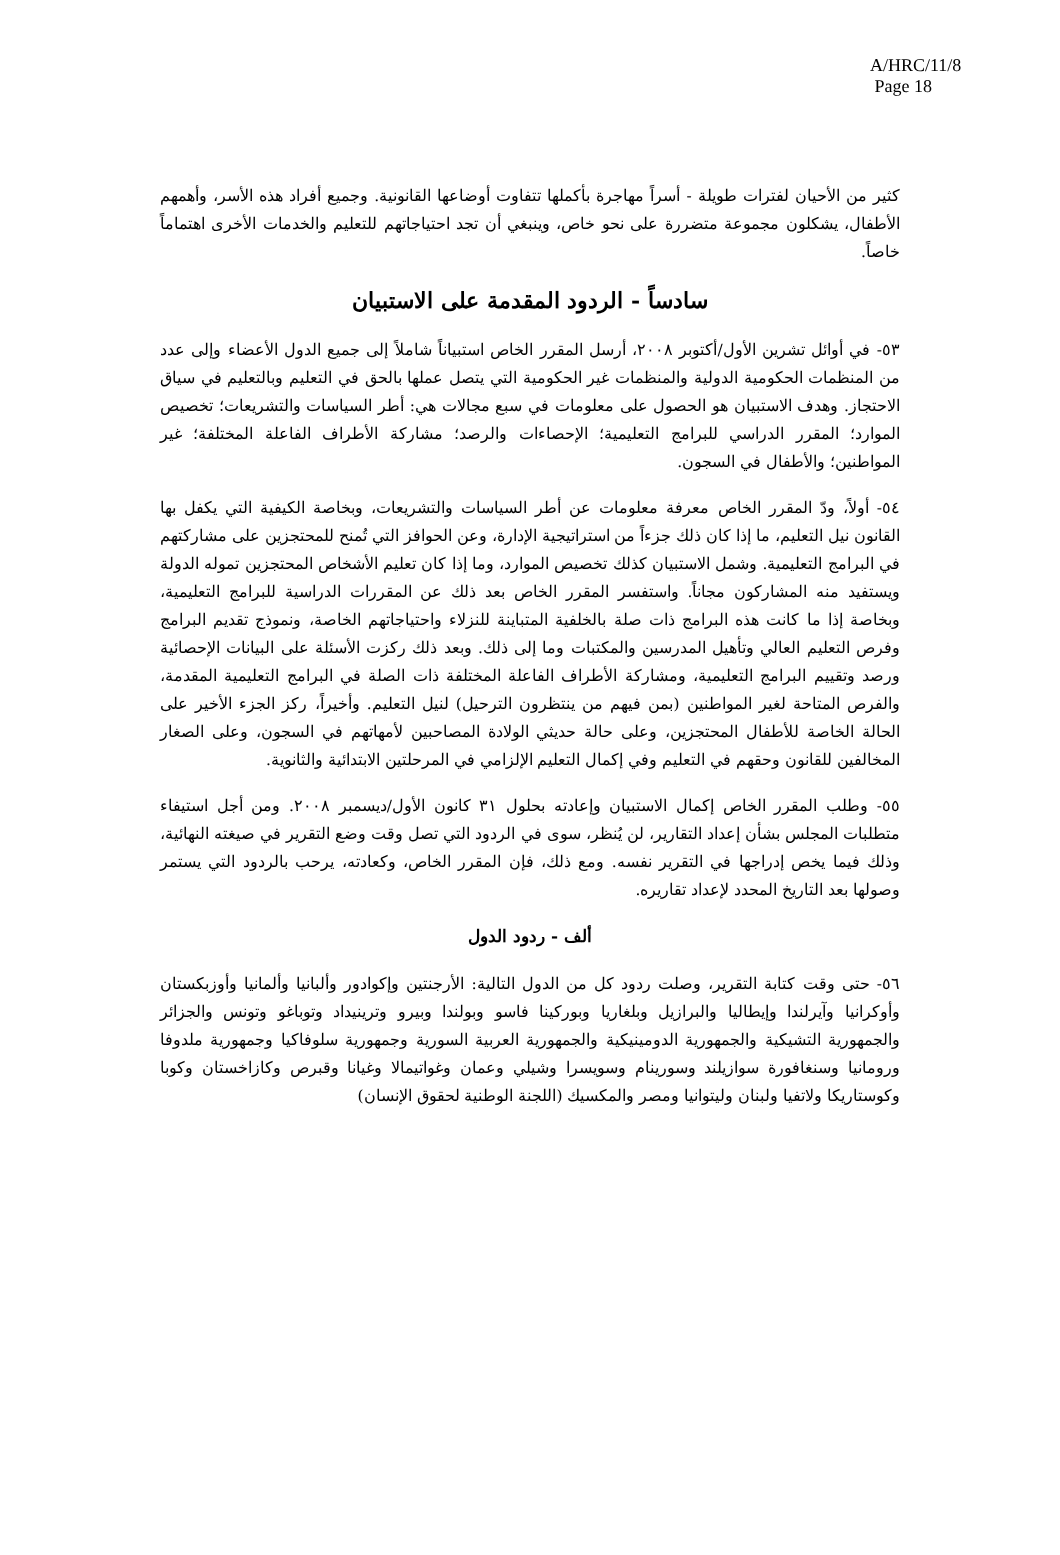A/HRC/11/8
Page 18
كثير من الأحيان لفترات طويلة - أسراً مهاجرة بأكملها تتفاوت أوضاعها القانونية. وجميع أفراد هذه الأسر، وأهمهم الأطفال، يشكلون مجموعة متضررة على نحو خاص، وينبغي أن تجد احتياجاتهم للتعليم والخدمات الأخرى اهتماماً خاصاً.
سادساً - الردود المقدمة على الاستبيان
٥٣- في أوائل تشرين الأول/أكتوبر ٢٠٠٨، أرسل المقرر الخاص استبياناً شاملاً إلى جميع الدول الأعضاء وإلى عدد من المنظمات الحكومية الدولية والمنظمات غير الحكومية التي يتصل عملها بالحق في التعليم وبالتعليم في سياق الاحتجاز. وهدف الاستبيان هو الحصول على معلومات في سبع مجالات هي: أطر السياسات والتشريعات؛ تخصيص الموارد؛ المقرر الدراسي للبرامج التعليمية؛ الإحصاءات والرصد؛ مشاركة الأطراف الفاعلة المختلفة؛ غير المواطنين؛ والأطفال في السجون.
٥٤- أولاً، ودّ المقرر الخاص معرفة معلومات عن أطر السياسات والتشريعات، وبخاصة الكيفية التي يكفل بها القانون نيل التعليم، ما إذا كان ذلك جزءاً من استراتيجية الإدارة، وعن الحوافز التي تُمنح للمحتجزين على مشاركتهم في البرامج التعليمية. وشمل الاستبيان كذلك تخصيص الموارد، وما إذا كان تعليم الأشخاص المحتجزين تموله الدولة ويستفيد منه المشاركون مجاناً. واستفسر المقرر الخاص بعد ذلك عن المقررات الدراسية للبرامج التعليمية، وبخاصة إذا ما كانت هذه البرامج ذات صلة بالخلفية المتباينة للنزلاء واحتياجاتهم الخاصة، ونموذج تقديم البرامج وفرص التعليم العالي وتأهيل المدرسين والمكتبات وما إلى ذلك. وبعد ذلك ركزت الأسئلة على البيانات الإحصائية ورصد وتقييم البرامج التعليمية، ومشاركة الأطراف الفاعلة المختلفة ذات الصلة في البرامج التعليمية المقدمة، والفرص المتاحة لغير المواطنين (بمن فيهم من ينتظرون الترحيل) لنيل التعليم. وأخيراً، ركز الجزء الأخير على الحالة الخاصة للأطفال المحتجزين، وعلى حالة حديثي الولادة المصاحبين لأمهاتهم في السجون، وعلى الصغار المخالفين للقانون وحقهم في التعليم وفي إكمال التعليم الإلزامي في المرحلتين الابتدائية والثانوية.
٥٥- وطلب المقرر الخاص إكمال الاستبيان وإعادته بحلول ٣١ كانون الأول/ديسمبر ٢٠٠٨. ومن أجل استيفاء متطلبات المجلس بشأن إعداد التقارير، لن يُنظر، سوى في الردود التي تصل وقت وضع التقرير في صيغته النهائية، وذلك فيما يخص إدراجها في التقرير نفسه. ومع ذلك، فإن المقرر الخاص، وكعادته، يرحب بالردود التي يستمر وصولها بعد التاريخ المحدد لإعداد تقاريره.
ألف - ردود الدول
٥٦- حتى وقت كتابة التقرير، وصلت ردود كل من الدول التالية: الأرجنتين وإكوادور وألبانيا وألمانيا وأوزبكستان وأوكرانيا وآيرلندا وإيطاليا والبرازيل وبلغاريا وبوركينا فاسو وبولندا وبيرو وترينيداد وتوباغو وتونس والجزائر والجمهورية التشيكية والجمهورية الدومينيكية والجمهورية العربية السورية وجمهورية سلوفاكيا وجمهورية ملدوفا ورومانيا وسنغافورة سوازيلند وسورينام وسويسرا وشيلي وعمان وغواتيمالا وغيانا وقبرص وكازاخستان وكوبا وكوستاريكا ولاتفيا ولبنان وليتوانيا ومصر والمكسيك (اللجنة الوطنية لحقوق الإنسان)